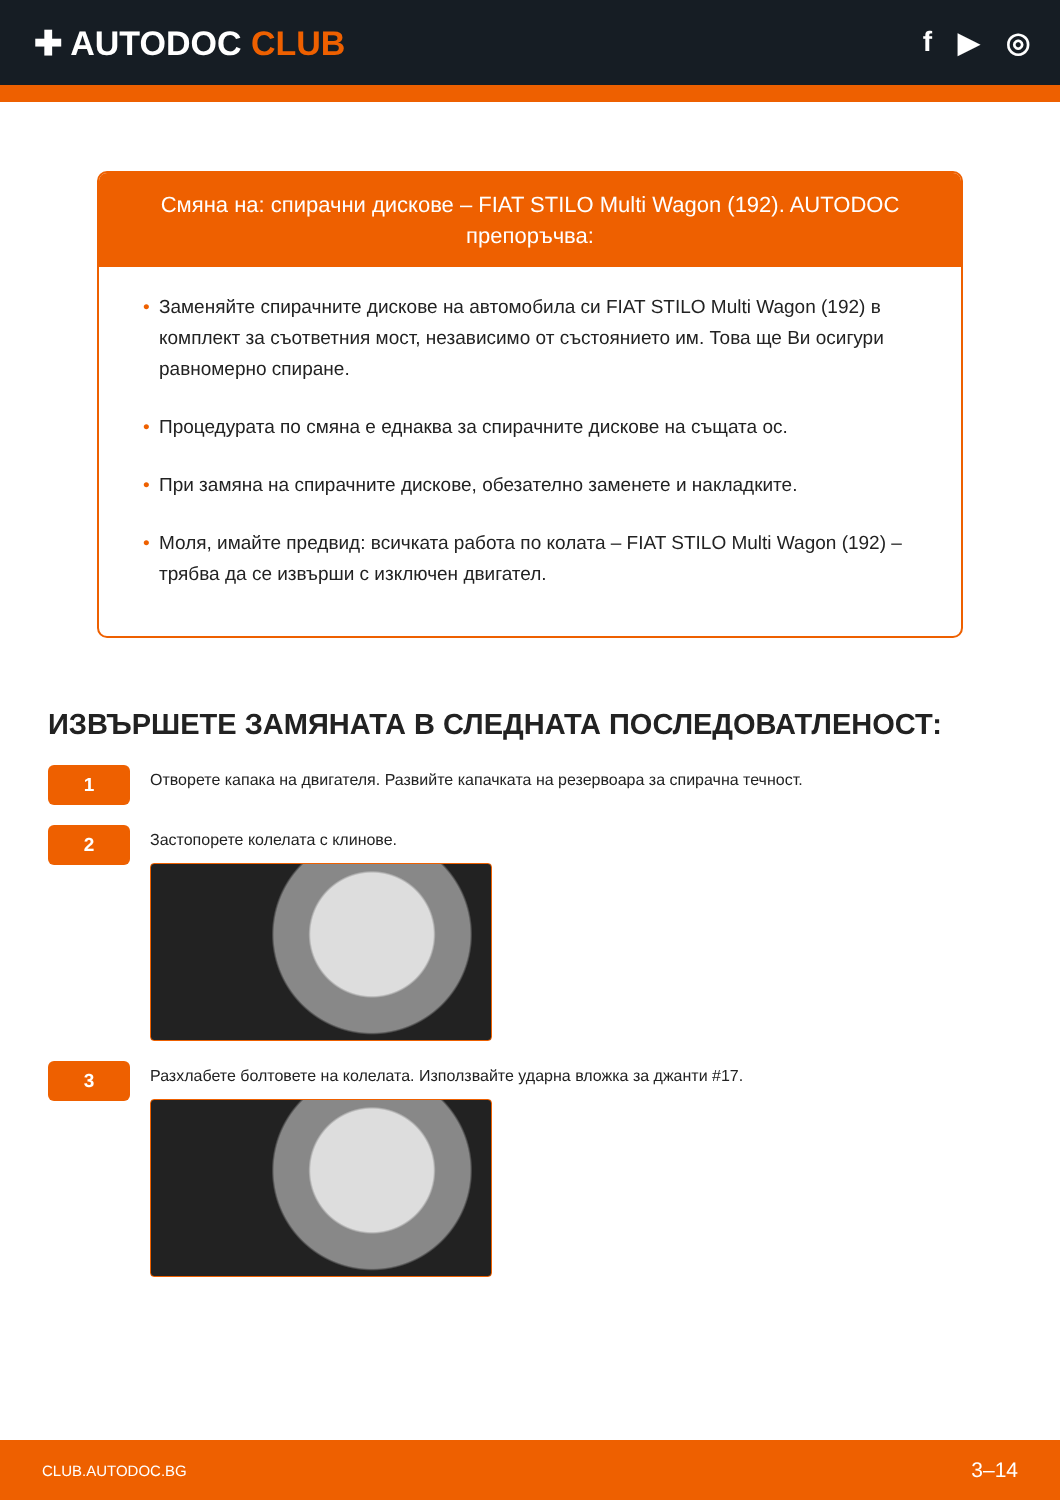✚ AUTODOC CLUB
f ▶ ◎
Смяна на: спирачни дискове – FIAT STILO Multi Wagon (192). AUTODOC препоръчва:
• Заменяйте спирачните дискове на автомобила си FIAT STILO Multi Wagon (192) в комплект за съответния мост, независимо от състоянието им. Това ще Ви осигури равномерно спиране.
• Процедурата по смяна е еднаква за спирачните дискове на същата ос.
• При замяна на спирачните дискове, обезателно заменете и накладките.
• Моля, имайте предвид: всичката работа по колата – FIAT STILO Multi Wagon (192) – трябва да се извърши с изключен двигател.
ИЗВЪРШЕТЕ ЗАМЯНАТА В СЛЕДНАТА ПОСЛЕДОВАТЛЕНОСТ:
1
Отворете капака на двигателя. Развийте капачката на резервоара за спирачна течност.
2
Застопорете колелата с клинове.
3
Разхлабете болтовете на колелата. Използвайте ударна вложка за джанти #17.
CLUB.AUTODOC.BG 3–14